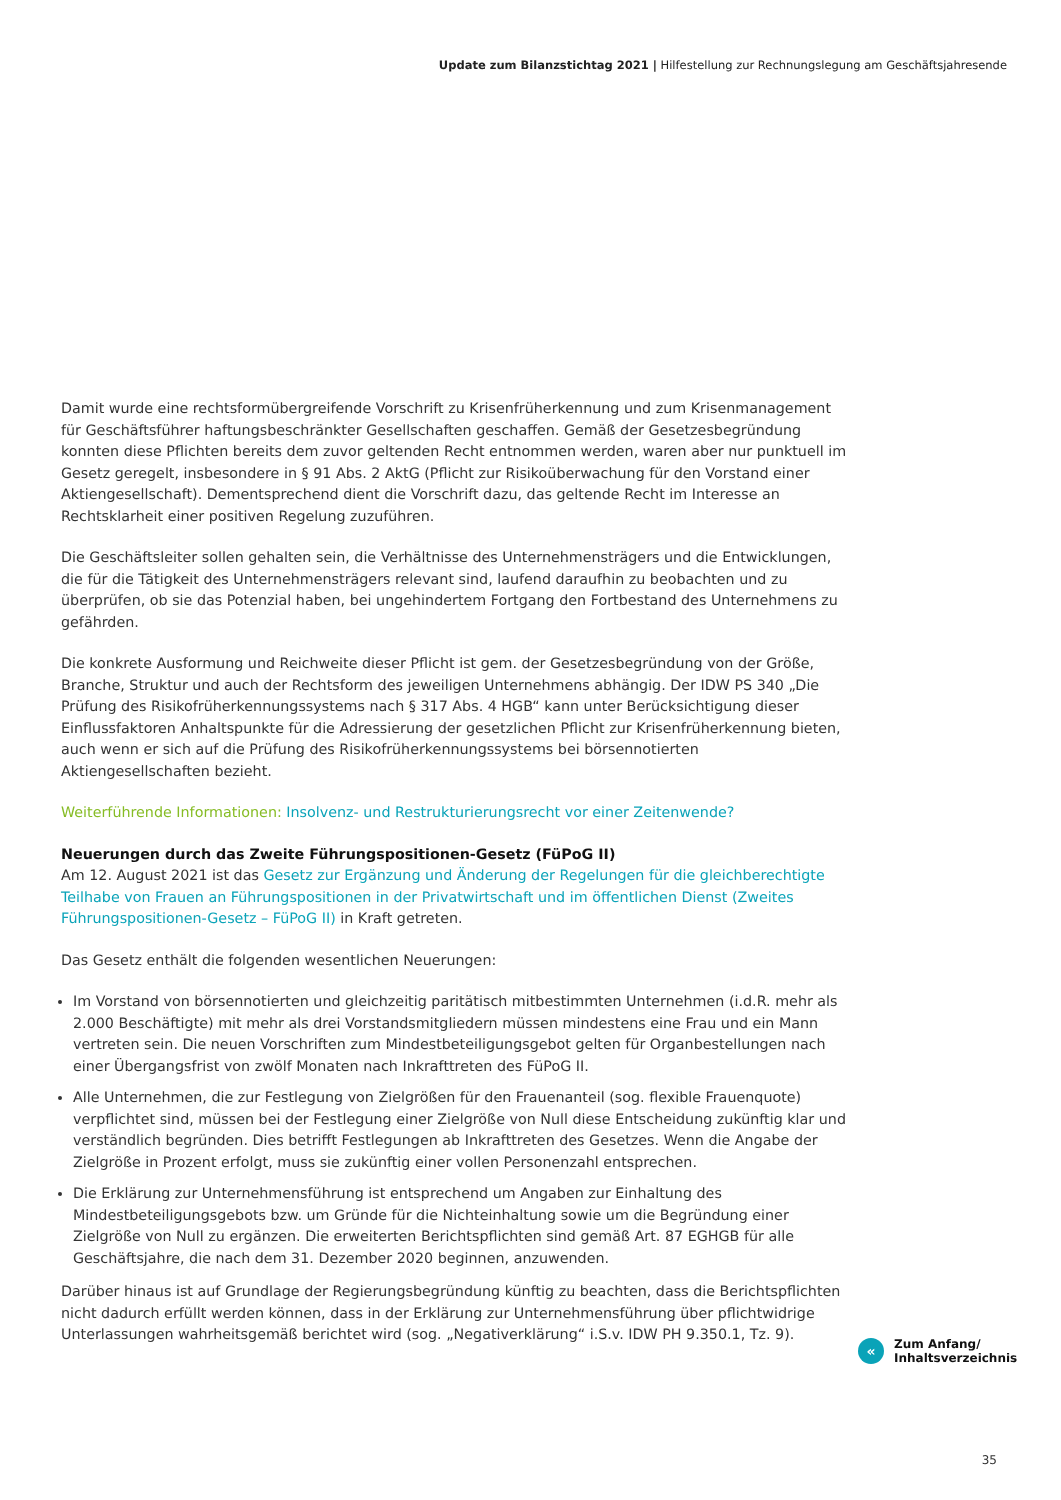Update zum Bilanzstichtag 2021 | Hilfestellung zur Rechnungslegung am Geschäftsjahresende
Damit wurde eine rechtsformübergreifende Vorschrift zu Krisenfrüherkennung und zum Krisenmanagement für Geschäftsführer haftungsbeschränkter Gesellschaften geschaffen. Gemäß der Gesetzesbegründung konnten diese Pflichten bereits dem zuvor geltenden Recht entnommen werden, waren aber nur punktuell im Gesetz geregelt, insbesondere in § 91 Abs. 2 AktG (Pflicht zur Risikoüberwachung für den Vorstand einer Aktiengesellschaft). Dementsprechend dient die Vorschrift dazu, das geltende Recht im Interesse an Rechtsklarheit einer positiven Regelung zuzuführen.
Die Geschäftsleiter sollen gehalten sein, die Verhältnisse des Unternehmensträgers und die Entwicklungen, die für die Tätigkeit des Unternehmensträgers relevant sind, laufend daraufhin zu beobachten und zu überprüfen, ob sie das Potenzial haben, bei ungehindertem Fortgang den Fortbestand des Unternehmens zu gefährden.
Die konkrete Ausformung und Reichweite dieser Pflicht ist gem. der Gesetzesbegründung von der Größe, Branche, Struktur und auch der Rechtsform des jeweiligen Unternehmens abhängig. Der IDW PS 340 „Die Prüfung des Risikofrüherkennungssystems nach § 317 Abs. 4 HGB“ kann unter Berücksichtigung dieser Einflussfaktoren Anhaltspunkte für die Adressierung der gesetzlichen Pflicht zur Krisenfrüherkennung bieten, auch wenn er sich auf die Prüfung des Risikofrüherkennungssystems bei börsennotierten Aktiengesellschaften bezieht.
Weiterführende Informationen: Insolvenz- und Restrukturierungsrecht vor einer Zeitenwende?
Neuerungen durch das Zweite Führungspositionen-Gesetz (FüPoG II)
Am 12. August 2021 ist das Gesetz zur Ergänzung und Änderung der Regelungen für die gleichberechtigte Teilhabe von Frauen an Führungspositionen in der Privatwirtschaft und im öffentlichen Dienst (Zweites Führungspositionen-Gesetz – FüPoG II) in Kraft getreten.
Das Gesetz enthält die folgenden wesentlichen Neuerungen:
Im Vorstand von börsennotierten und gleichzeitig paritätisch mitbestimmten Unternehmen (i.d.R. mehr als 2.000 Beschäftigte) mit mehr als drei Vorstandsmitgliedern müssen mindestens eine Frau und ein Mann vertreten sein. Die neuen Vorschriften zum Mindestbeteiligungsgebot gelten für Organbestellungen nach einer Übergangsfrist von zwölf Monaten nach Inkrafttreten des FüPoG II.
Alle Unternehmen, die zur Festlegung von Zielgrößen für den Frauenanteil (sog. flexible Frauenquote) verpflichtet sind, müssen bei der Festlegung einer Zielgröße von Null diese Entscheidung zukünftig klar und verständlich begründen. Dies betrifft Festlegungen ab Inkrafttreten des Gesetzes. Wenn die Angabe der Zielgröße in Prozent erfolgt, muss sie zukünftig einer vollen Personenzahl entsprechen.
Die Erklärung zur Unternehmensführung ist entsprechend um Angaben zur Einhaltung des Mindestbeteiligungsgebots bzw. um Gründe für die Nichteinhaltung sowie um die Begründung einer Zielgröße von Null zu ergänzen. Die erweiterten Berichtspflichten sind gemäß Art. 87 EGHGB für alle Geschäftsjahre, die nach dem 31. Dezember 2020 beginnen, anzuwenden.
Darüber hinaus ist auf Grundlage der Regierungsbegründung künftig zu beachten, dass die Berichtspflichten nicht dadurch erfüllt werden können, dass in der Erklärung zur Unternehmensführung über pflichtwidrige Unterlassungen wahrheitsgemäß berichtet wird (sog. „Negativerklärung“ i.S.v. IDW PH 9.350.1, Tz. 9).
«
Zum Anfang/
Inhaltsverzeichnis
35